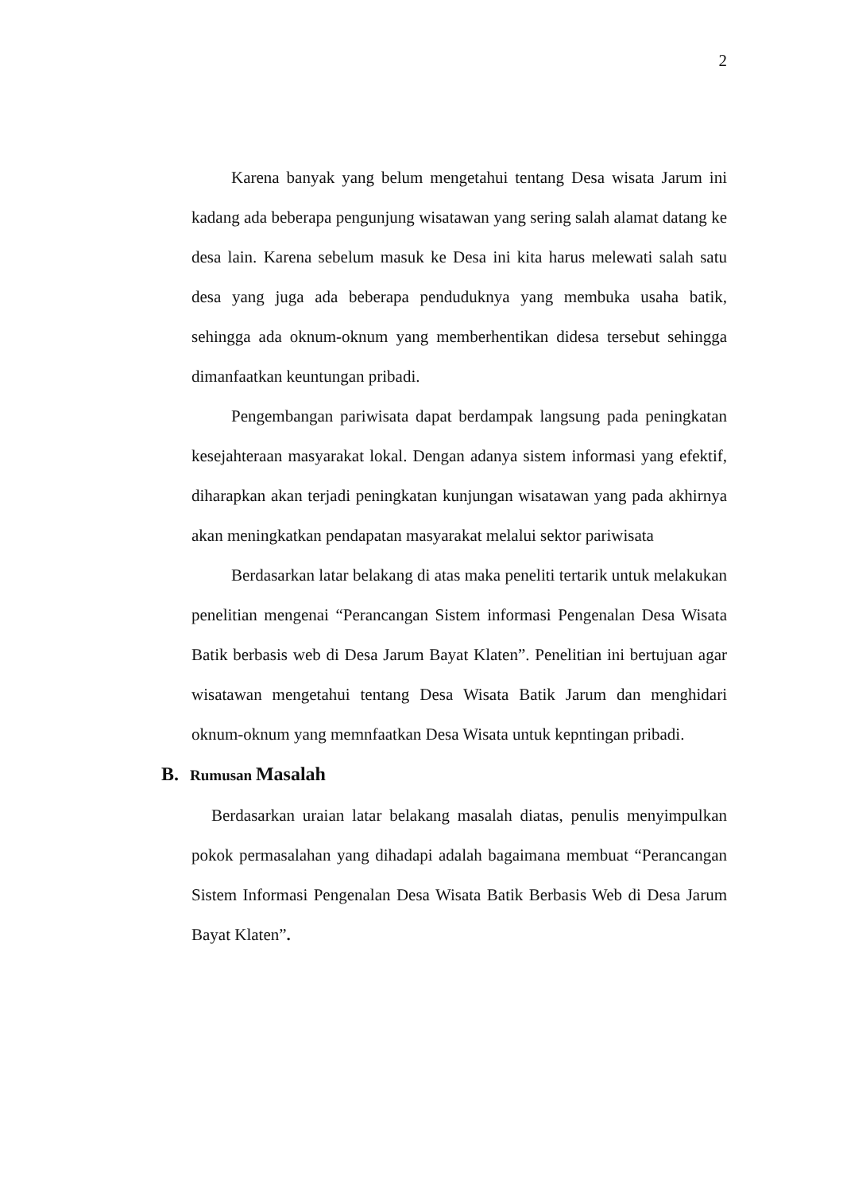2
Karena banyak yang belum mengetahui tentang Desa wisata Jarum ini kadang ada beberapa pengunjung wisatawan yang sering salah alamat datang ke desa lain. Karena sebelum masuk ke Desa ini kita harus melewati salah satu desa yang juga ada beberapa penduduknya yang membuka usaha batik, sehingga ada oknum-oknum yang memberhentikan didesa tersebut sehingga dimanfaatkan keuntungan pribadi.
Pengembangan pariwisata dapat berdampak langsung pada peningkatan kesejahteraan masyarakat lokal. Dengan adanya sistem informasi yang efektif, diharapkan akan terjadi peningkatan kunjungan wisatawan yang pada akhirnya akan meningkatkan pendapatan masyarakat melalui sektor pariwisata
Berdasarkan latar belakang di atas maka peneliti tertarik untuk melakukan penelitian mengenai “Perancangan Sistem informasi Pengenalan Desa Wisata Batik berbasis web di Desa Jarum Bayat Klaten”. Penelitian ini bertujuan agar wisatawan mengetahui tentang Desa Wisata Batik Jarum dan menghidari oknum-oknum yang memnfaatkan Desa Wisata untuk kepntingan pribadi.
B. Rumusan Masalah
Berdasarkan uraian latar belakang masalah diatas, penulis menyimpulkan pokok permasalahan yang dihadapi adalah bagaimana membuat “Perancangan Sistem Informasi Pengenalan Desa Wisata Batik Berbasis Web di Desa Jarum Bayat Klaten”.